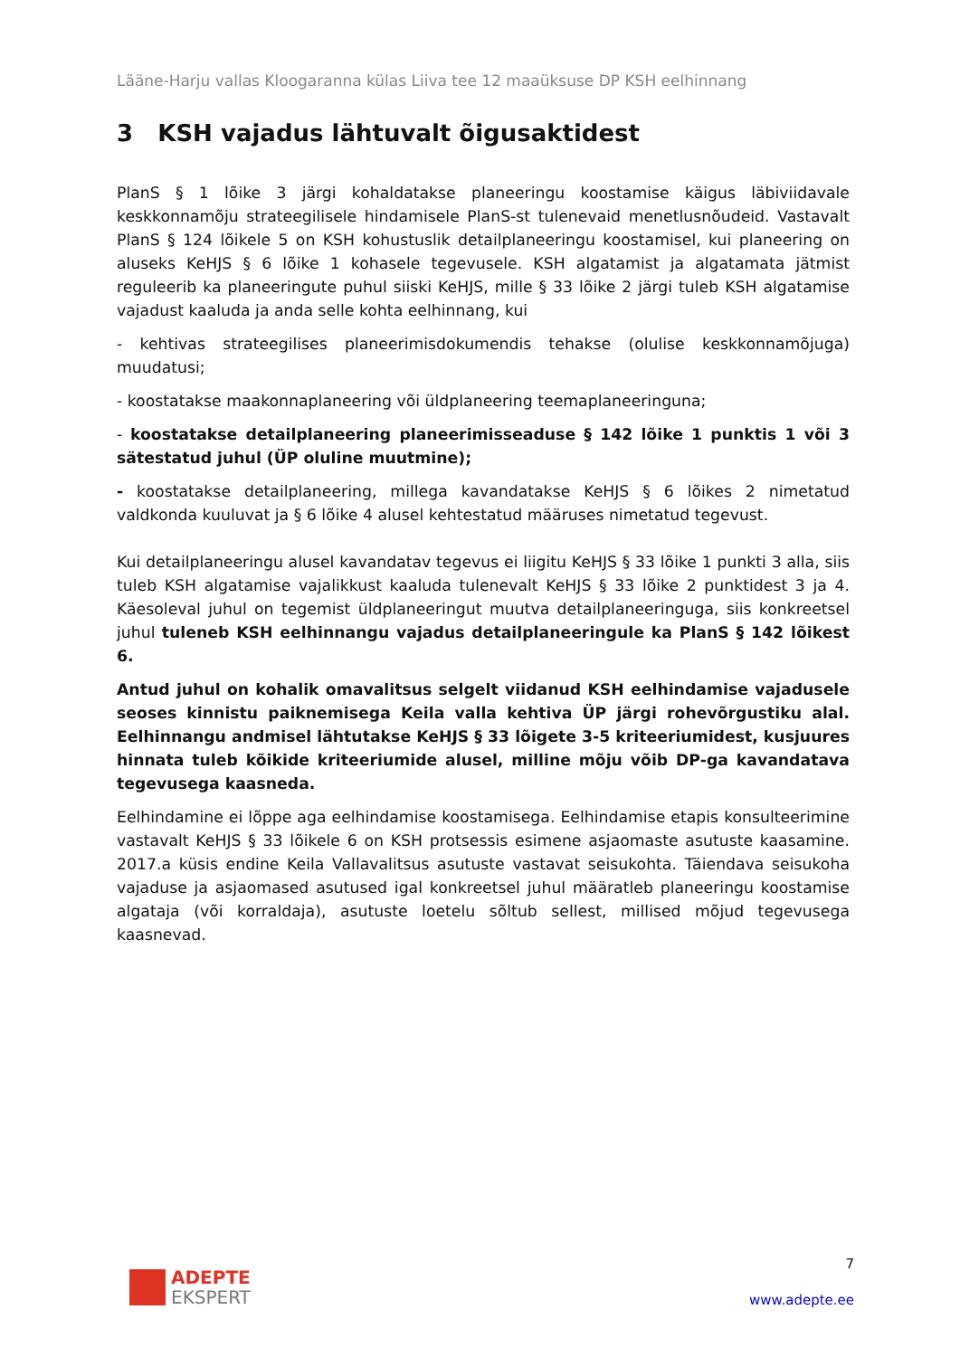Lääne-Harju vallas Kloogaranna külas Liiva tee 12 maaüksuse DP KSH eelhinnang
3 KSH vajadus lähtuvalt õigusaktidest
PlanS § 1 lõike 3 järgi kohaldatakse planeeringu koostamise käigus läbiviidavale keskkonnamõju strateegilisele hindamisele PlanS-st tulenevaid menetlusnõudeid. Vastavalt PlanS § 124 lõikele 5 on KSH kohustuslik detailplaneeringu koostamisel, kui planeering on aluseks KeHJS § 6 lõike 1 kohasele tegevusele. KSH algatamist ja algatamata jätmist reguleerib ka planeeringute puhul siiski KeHJS, mille § 33 lõike 2 järgi tuleb KSH algatamise vajadust kaaluda ja anda selle kohta eelhinnang, kui
- kehtivas strateegilises planeerimisdokumendis tehakse (olulise keskkonnamõjuga) muudatusi;
- koostatakse maakonnaplaneering või üldplaneering teemaplaneeringuna;
- koostatakse detailplaneering planeerimisseaduse § 142 lõike 1 punktis 1 või 3 sätestatud juhul (ÜP oluline muutmine);
- koostatakse detailplaneering, millega kavandatakse KeHJS § 6 lõikes 2 nimetatud valdkonda kuuluvat ja § 6 lõike 4 alusel kehtestatud määruses nimetatud tegevust.
Kui detailplaneeringu alusel kavandatav tegevus ei liigitu KeHJS § 33 lõike 1 punkti 3 alla, siis tuleb KSH algatamise vajalikkust kaaluda tulenevalt KeHJS § 33 lõike 2 punktidest 3 ja 4. Käesoleval juhul on tegemist üldplaneeringut muutva detailplaneeringuga, siis konkreetsel juhul tuleneb KSH eelhinnangu vajadus detailplaneeringule ka PlanS § 142 lõikest 6.
Antud juhul on kohalik omavalitsus selgelt viidanud KSH eelhindamise vajadusele seoses kinnistu paiknemisega Keila valla kehtiva ÜP järgi rohevõrgustiku alal. Eelhinnangu andmisel lähtutakse KeHJS § 33 lõigete 3-5 kriteeriumidest, kusjuures hinnata tuleb kõikide kriteeriumide alusel, milline mõju võib DP-ga kavandatava tegevusega kaasneda.
Eelhindamine ei lõppe aga eelhindamise koostamisega. Eelhindamise etapis konsulteerimine vastavalt KeHJS § 33 lõikele 6 on KSH protsessis esimene asjaomaste asutuste kaasamine. 2017.a küsis endine Keila Vallavalitsus asutuste vastavat seisukohta. Täiendava seisukoha vajaduse ja asjaomased asutused igal konkreetsel juhul määratleb planeeringu koostamise algataja (või korraldaja), asutuste loetelu sõltub sellest, millised mõjud tegevusega kaasnevad.
ADEPTE
EKSPERT
7
www.adepte.ee